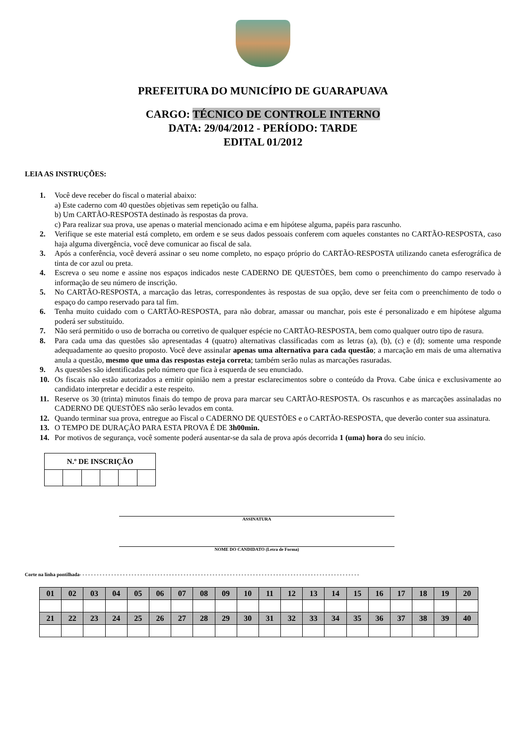PREFEITURA DO MUNICÍPIO DE GUARAPUAVA
CARGO: TÉCNICO DE CONTROLE INTERNO
DATA: 29/04/2012 - PERÍODO: TARDE
EDITAL 01/2012
LEIA AS INSTRUÇÕES:
1. Você deve receber do fiscal o material abaixo:
a) Este caderno com 40 questões objetivas sem repetição ou falha.
b) Um CARTÃO-RESPOSTA destinado às respostas da prova.
c) Para realizar sua prova, use apenas o material mencionado acima e em hipótese alguma, papéis para rascunho.
2. Verifique se este material está completo, em ordem e se seus dados pessoais conferem com aqueles constantes no CARTÃO-RESPOSTA, caso haja alguma divergência, você deve comunicar ao fiscal de sala.
3. Após a conferência, você deverá assinar o seu nome completo, no espaço próprio do CARTÃO-RESPOSTA utilizando caneta esferográfica de tinta de cor azul ou preta.
4. Escreva o seu nome e assine nos espaços indicados neste CADERNO DE QUESTÕES, bem como o preenchimento do campo reservado à informação de seu número de inscrição.
5. No CARTÃO-RESPOSTA, a marcação das letras, correspondentes às respostas de sua opção, deve ser feita com o preenchimento de todo o espaço do campo reservado para tal fim.
6. Tenha muito cuidado com o CARTÃO-RESPOSTA, para não dobrar, amassar ou manchar, pois este é personalizado e em hipótese alguma poderá ser substituído.
7. Não será permitido o uso de borracha ou corretivo de qualquer espécie no CARTÃO-RESPOSTA, bem como qualquer outro tipo de rasura.
8. Para cada uma das questões são apresentadas 4 (quatro) alternativas classificadas com as letras (a), (b), (c) e (d); somente uma responde adequadamente ao quesito proposto. Você deve assinalar apenas uma alternativa para cada questão; a marcação em mais de uma alternativa anula a questão, mesmo que uma das respostas esteja correta; também serão nulas as marcações rasuradas.
9. As questões são identificadas pelo número que fica à esquerda de seu enunciado.
10. Os fiscais não estão autorizados a emitir opinião nem a prestar esclarecimentos sobre o conteúdo da Prova. Cabe única e exclusivamente ao candidato interpretar e decidir a este respeito.
11. Reserve os 30 (trinta) minutos finais do tempo de prova para marcar seu CARTÃO-RESPOSTA. Os rascunhos e as marcações assinaladas no CADERNO DE QUESTÕES não serão levados em conta.
12. Quando terminar sua prova, entregue ao Fiscal o CADERNO DE QUESTÕES e o CARTÃO-RESPOSTA, que deverão conter sua assinatura.
13. O TEMPO DE DURAÇÃO PARA ESTA PROVA É DE 3h00min.
14. Por motivos de segurança, você somente poderá ausentar-se da sala de prova após decorrida 1 (uma) hora do seu início.
| N.º DE INSCRIÇÃO | | | | | |
| --- | --- | --- | --- | --- | --- |
ASSINATURA
NOME DO CANDIDATO (Letra de Forma)
Corte na linha pontilhada- - - - - - - - - - - - - - - - - - - - - - - - - - - - - - - - - - - - - - - - - - - - - - - - - - - - - - - - - - - - - - - - - - - - - - - - - - - - - - - - - - - - - - - - - - - - - - - - -
| 01 | 02 | 03 | 04 | 05 | 06 | 07 | 08 | 09 | 10 | 11 | 12 | 13 | 14 | 15 | 16 | 17 | 18 | 19 | 20 |
| 21 | 22 | 23 | 24 | 25 | 26 | 27 | 28 | 29 | 30 | 31 | 32 | 33 | 34 | 35 | 36 | 37 | 38 | 39 | 40 |